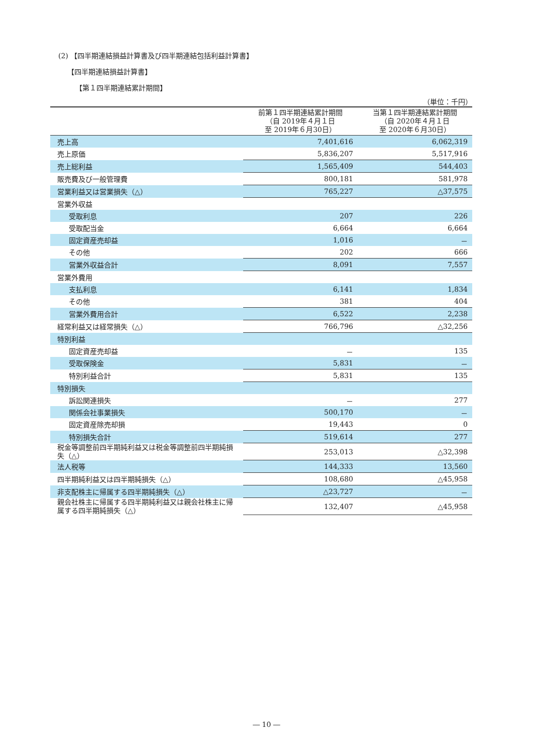(2) 【四半期連結損益計算書及び四半期連結包括利益計算書】
【四半期連結損益計算書】
【第１四半期連結累計期間】
（単位：千円）
| | 前第１四半期連結累計期間 （自 2019年４月１日 至 2019年６月30日） | 当第１四半期連結累計期間 （自 2020年４月１日 至 2020年６月30日） |
| --- | --- | --- |
| 売上高 | 7,401,616 | 6,062,319 |
| 売上原価 | 5,836,207 | 5,517,916 |
| 売上総利益 | 1,565,409 | 544,403 |
| 販売費及び一般管理費 | 800,181 | 581,978 |
| 営業利益又は営業損失（△） | 765,227 | △37,575 |
| 営業外収益 | | |
| 受取利息 | 207 | 226 |
| 受取配当金 | 6,664 | 6,664 |
| 固定資産売却益 | 1,016 | － |
| その他 | 202 | 666 |
| 営業外収益合計 | 8,091 | 7,557 |
| 営業外費用 | | |
| 支払利息 | 6,141 | 1,834 |
| その他 | 381 | 404 |
| 営業外費用合計 | 6,522 | 2,238 |
| 経常利益又は経常損失（△） | 766,796 | △32,256 |
| 特別利益 | | |
| 固定資産売却益 | － | 135 |
| 受取保険金 | 5,831 | － |
| 特別利益合計 | 5,831 | 135 |
| 特別損失 | | |
| 訴訟関連損失 | － | 277 |
| 関係会社事業損失 | 500,170 | － |
| 固定資産除売却損 | 19,443 | 0 |
| 特別損失合計 | 519,614 | 277 |
| 税金等調整前四半期純利益又は税金等調整前四半期純損失（△） | 253,013 | △32,398 |
| 法人税等 | 144,333 | 13,560 |
| 四半期純利益又は四半期純損失（△） | 108,680 | △45,958 |
| 非支配株主に帰属する四半期純損失（△） | △23,727 | － |
| 親会社株主に帰属する四半期純利益又は親会社株主に帰属する四半期純損失（△） | 132,407 | △45,958 |
― 10 ―